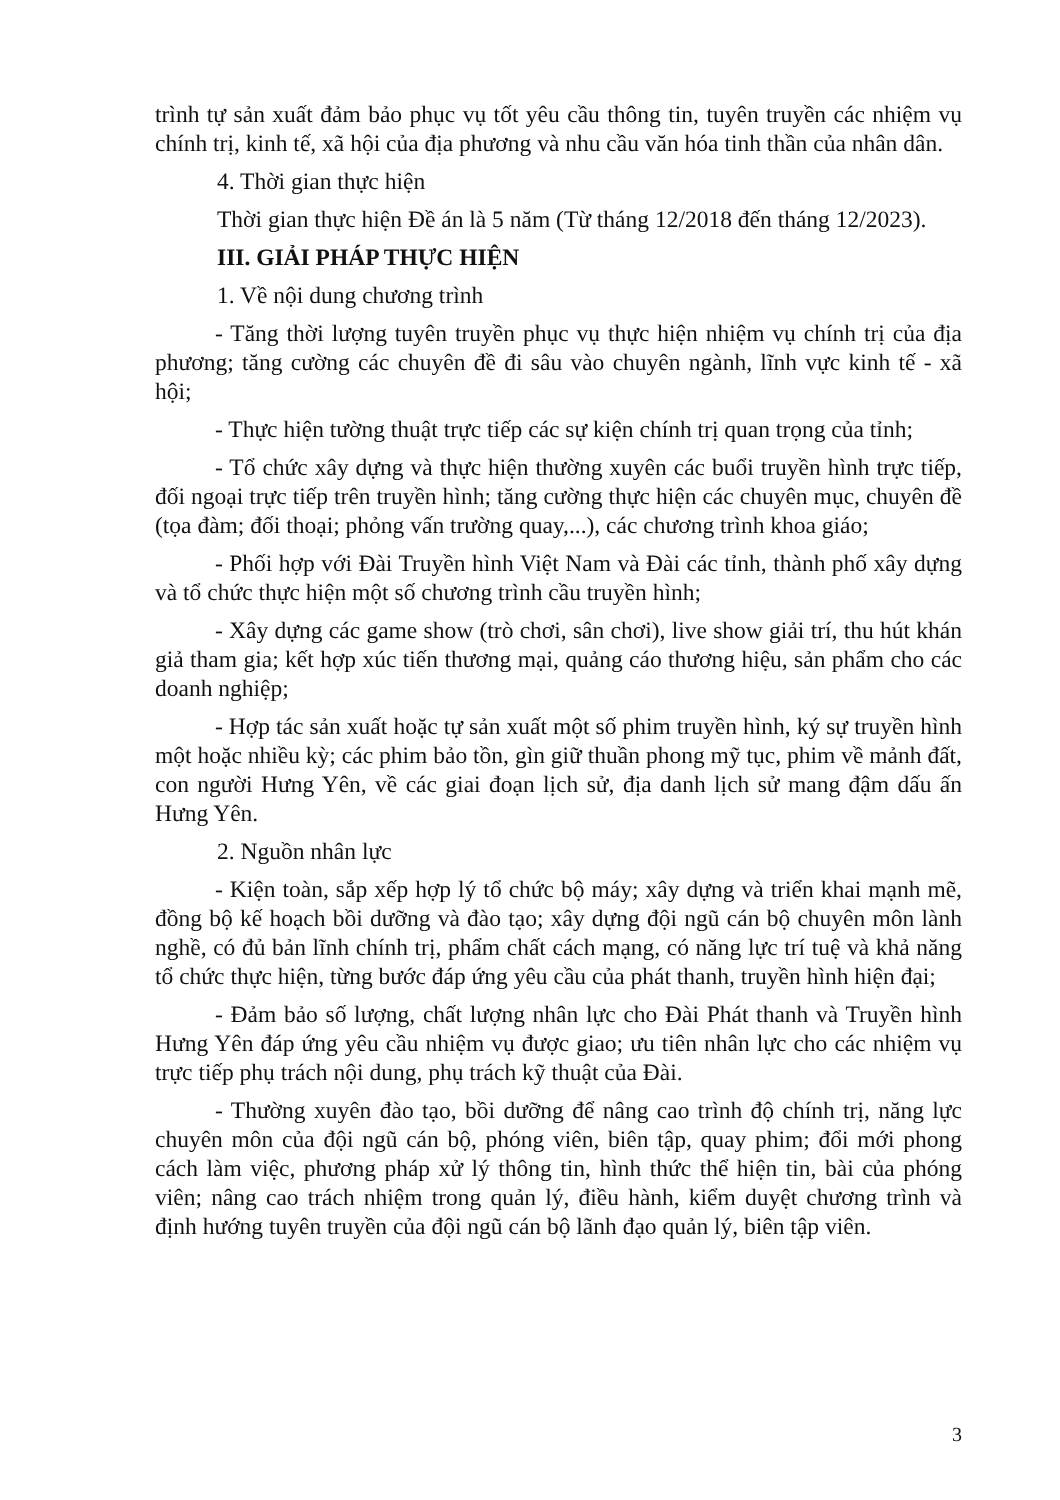trình tự sản xuất đảm bảo phục vụ tốt yêu cầu thông tin, tuyên truyền các nhiệm vụ chính trị, kinh tế, xã hội của địa phương và nhu cầu văn hóa tinh thần của nhân dân.
4. Thời gian thực hiện
Thời gian thực hiện Đề án là 5 năm (Từ tháng 12/2018 đến tháng 12/2023).
III. GIẢI PHÁP THỰC HIỆN
1. Về nội dung chương trình
- Tăng thời lượng tuyên truyền phục vụ thực hiện nhiệm vụ chính trị của địa phương; tăng cường các chuyên đề đi sâu vào chuyên ngành, lĩnh vực kinh tế - xã hội;
- Thực hiện tường thuật trực tiếp các sự kiện chính trị quan trọng của tỉnh;
- Tổ chức xây dựng và thực hiện thường xuyên các buổi truyền hình trực tiếp, đối ngoại trực tiếp trên truyền hình; tăng cường thực hiện các chuyên mục, chuyên đề (tọa đàm; đối thoại; phỏng vấn trường quay,...), các chương trình khoa giáo;
- Phối hợp với Đài Truyền hình Việt Nam và Đài các tỉnh, thành phố xây dựng và tổ chức thực hiện một số chương trình cầu truyền hình;
- Xây dựng các game show (trò chơi, sân chơi), live show giải trí, thu hút khán giả tham gia; kết hợp xúc tiến thương mại, quảng cáo thương hiệu, sản phẩm cho các doanh nghiệp;
- Hợp tác sản xuất hoặc tự sản xuất một số phim truyền hình, ký sự truyền hình một hoặc nhiều kỳ; các phim bảo tồn, gìn giữ thuần phong mỹ tục, phim về mảnh đất, con người Hưng Yên, về các giai đoạn lịch sử, địa danh lịch sử mang đậm dấu ấn Hưng Yên.
2. Nguồn nhân lực
- Kiện toàn, sắp xếp hợp lý tổ chức bộ máy; xây dựng và triển khai mạnh mẽ, đồng bộ kế hoạch bồi dưỡng và đào tạo; xây dựng đội ngũ cán bộ chuyên môn lành nghề, có đủ bản lĩnh chính trị, phẩm chất cách mạng, có năng lực trí tuệ và khả năng tổ chức thực hiện, từng bước đáp ứng yêu cầu của phát thanh, truyền hình hiện đại;
- Đảm bảo số lượng, chất lượng nhân lực cho Đài Phát thanh và Truyền hình Hưng Yên đáp ứng yêu cầu nhiệm vụ được giao; ưu tiên nhân lực cho các nhiệm vụ trực tiếp phụ trách nội dung, phụ trách kỹ thuật của Đài.
- Thường xuyên đào tạo, bồi dưỡng để nâng cao trình độ chính trị, năng lực chuyên môn của đội ngũ cán bộ, phóng viên, biên tập, quay phim; đổi mới phong cách làm việc, phương pháp xử lý thông tin, hình thức thể hiện tin, bài của phóng viên; nâng cao trách nhiệm trong quản lý, điều hành, kiểm duyệt chương trình và định hướng tuyên truyền của đội ngũ cán bộ lãnh đạo quản lý, biên tập viên.
3